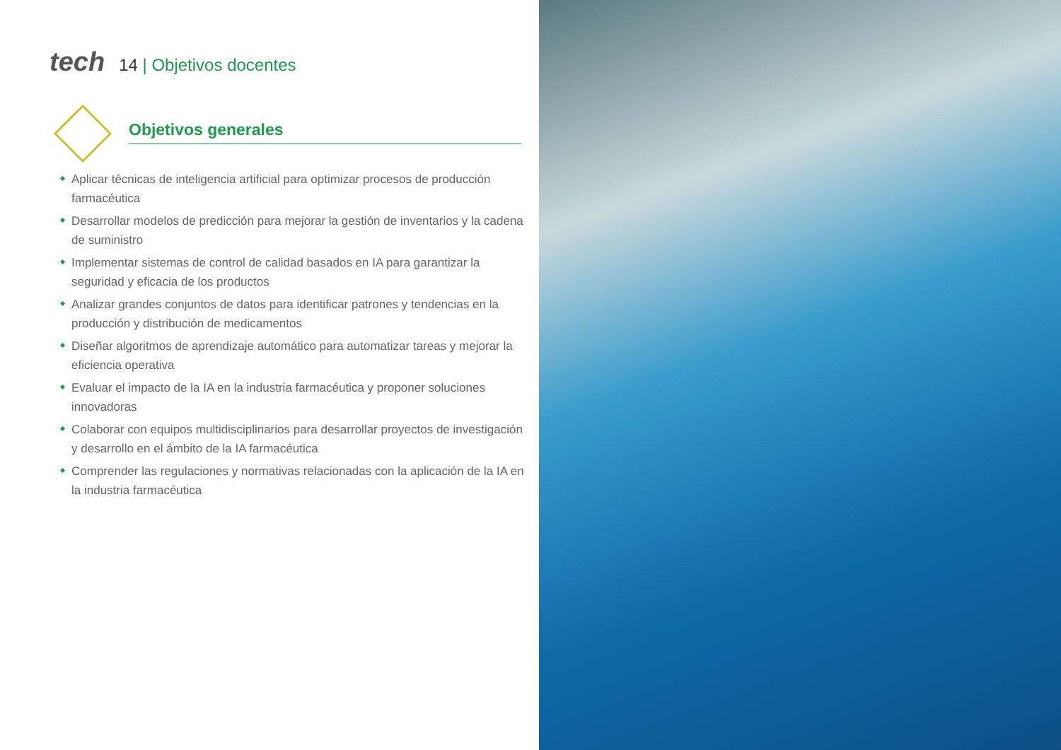tech
14 | Objetivos docentes
Objetivos generales
Aplicar técnicas de inteligencia artificial para optimizar procesos de producción farmacéutica
Desarrollar modelos de predicción para mejorar la gestión de inventarios y la cadena de suministro
Implementar sistemas de control de calidad basados en IA para garantizar la seguridad y eficacia de los productos
Analizar grandes conjuntos de datos para identificar patrones y tendencias en la producción y distribución de medicamentos
Diseñar algoritmos de aprendizaje automático para automatizar tareas y mejorar la eficiencia operativa
Evaluar el impacto de la IA en la industria farmacéutica y proponer soluciones innovadoras
Colaborar con equipos multidisciplinarios para desarrollar proyectos de investigación y desarrollo en el ámbito de la IA farmacéutica
Comprender las regulaciones y normativas relacionadas con la aplicación de la IA en la industria farmacéutica